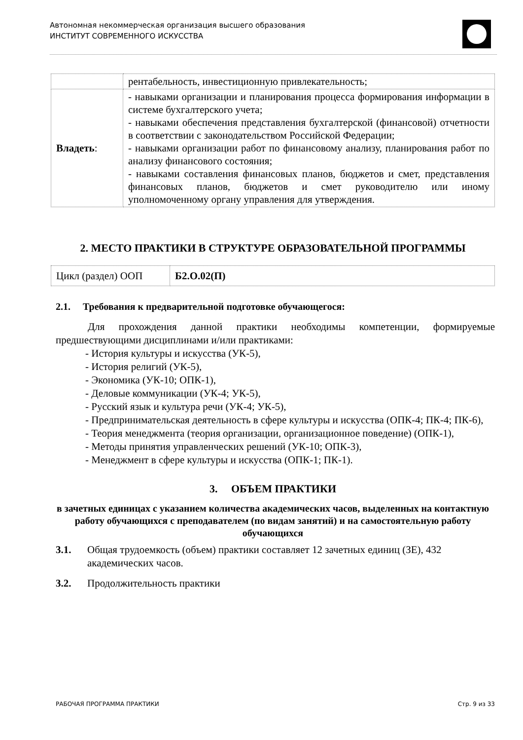Автономная некоммерческая организация высшего образования
ИНСТИТУТ СОВРЕМЕННОГО ИСКУССТВА
| | рентабельность, инвестиционную привлекательность; |
| Владеть : | - навыками организации и планирования процесса формирования информации в системе бухгалтерского учета; - навыками обеспечения представления бухгалтерской (финансовой) отчетности в соответствии с законодательством Российской Федерации; - навыками организации работ по финансовому анализу, планирования работ по анализу финансового состояния; - навыками составления финансовых планов, бюджетов и смет, представления финансовых планов, бюджетов и смет руководителю или иному уполномоченному органу управления для утверждения. |
2. МЕСТО ПРАКТИКИ В СТРУКТУРЕ ОБРАЗОВАТЕЛЬНОЙ ПРОГРАММЫ
| Цикл (раздел) ООП | Б2.О.02(П) |
2.1. Требования к предварительной подготовке обучающегося:
Для прохождения данной практики необходимы компетенции, формируемые предшествующими дисциплинами и/или практиками:
- История культуры и искусства (УК-5),
- История религий (УК-5),
- Экономика (УК-10; ОПК-1),
- Деловые коммуникации (УК-4; УК-5),
- Русский язык и культура речи (УК-4; УК-5),
- Предпринимательская деятельность в сфере культуры и искусства (ОПК-4; ПК-4; ПК-6),
- Теория менеджмента (теория организации, организационное поведение) (ОПК-1),
- Методы принятия управленческих решений (УК-10; ОПК-3),
- Менеджмент в сфере культуры и искусства (ОПК-1; ПК-1).
3. ОБЪЕМ ПРАКТИКИ
в зачетных единицах с указанием количества академических часов, выделенных на контактную работу обучающихся с преподавателем (по видам занятий) и на самостоятельную работу обучающихся
3.1. Общая трудоемкость (объем) практики составляет 12 зачетных единиц (ЗЕ), 432 академических часов.
3.2. Продолжительность практики
РАБОЧАЯ ПРОГРАММА ПРАКТИКИ Стр. 9 из 33